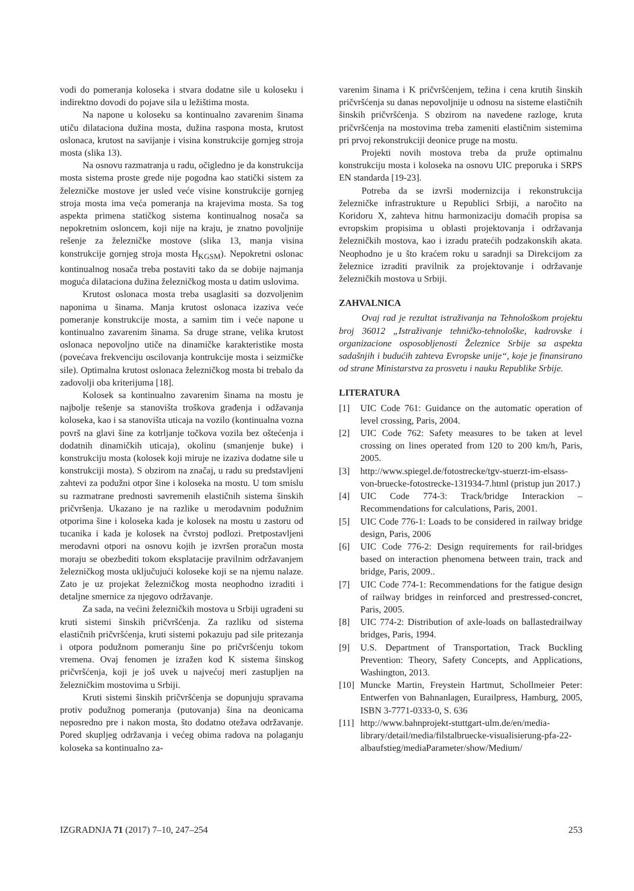vodi do pomeranja koloseka i stvara dodatne sile u koloseku i indirektno dovodi do pojave sila u ležištima mosta.
Na napone u koloseku sa kontinualno zavarenim šinama utiču dilataciona dužina mosta, dužina raspona mosta, krutost oslonaca, krutost na savijanje i visina konstrukcije gornjeg stroja mosta (slika 13).
Na osnovu razmatranja u radu, očigledno je da konstrukcija mosta sistema proste grede nije pogodna kao statički sistem za železničke mostove jer usled veće visine konstrukcije gornjeg stroja mosta ima veća pomeranja na krajevima mosta. Sa tog aspekta primena statičkog sistema kontinualnog nosača sa nepokretnim osloncem, koji nije na kraju, je znatno povoljnije rešenje za železničke mostove (slika 13, manja visina konstrukcije gornjeg stroja mosta H<sub>KGSM</sub>). Nepokretni oslonac kontinualnog nosača treba postaviti tako da se dobije najmanja moguća dilataciona dužina železničkog mosta u datim uslovima.
Krutost oslonaca mosta treba usaglasiti sa dozvoljenim naponima u šinama. Manja krutost oslonaca izaziva veće pomeranje konstrukcije mosta, a samim tim i veće napone u kontinualno zavarenim šinama. Sa druge strane, velika krutost oslonaca nepovoljno utiče na dinamičke karakteristike mosta (povećava frekvenciju oscilovanja kontrukcije mosta i seizmičke sile). Optimalna krutost oslonaca železničkog mosta bi trebalo da zadovolji oba kriterijuma [18].
Kolosek sa kontinualno zavarenim šinama na mostu je najbolje rešenje sa stanovišta troškova građenja i odžavanja koloseka, kao i sa stanovišta uticaja na vozilo (kontinualna vozna površ na glavi šine za kotrljanje točkova vozila bez oštećenja i dodatnih dinamičkih uticaja), okolinu (smanjenje buke) i konstrukciju mosta (kolosek koji miruje ne izaziva dodatne sile u konstrukciji mosta). S obzirom na značaj, u radu su predstavljeni zahtevi za podužni otpor šine i koloseka na mostu. U tom smislu su razmatrane prednosti savremenih elastičnih sistema šinskih pričvršenja. Ukazano je na razlike u merodavnim podužnim otporima šine i koloseka kada je kolosek na mostu u zastoru od tucanika i kada je kolosek na čvrstoj podlozi. Pretpostavljeni merodavni otpori na osnovu kojih je izvršen proračun mosta moraju se obezbediti tokom eksplatacije pravilnim održavanjem železničkog mosta uključujući koloseke koji se na njemu nalaze. Zato je uz projekat železničkog mosta neophodno izraditi i detaljne smernice za njegovo održavanje.
Za sada, na većini železničkih mostova u Srbiji ugrađeni su kruti sistemi šinskih pričvršćenja. Za razliku od sistema elastičnih pričvršćenja, kruti sistemi pokazuju pad sile pritezanja i otpora podužnom pomeranju šine po pričvršćenju tokom vremena. Ovaj fenomen je izražen kod K sistema šinskog pričvršćenja, koji je još uvek u najvećoj meri zastupljen na železničkim mostovima u Srbiji.
Kruti sistemi šinskih pričvršćenja se dopunjuju spravama protiv podužnog pomeranja (putovanja) šina na deonicama neposredno pre i nakon mosta, što dodatno otežava održavanje. Pored skupljeg održavanja i većeg obima radova na polaganju koloseka sa kontinualno za-
varenim šinama i K pričvršćenjem, težina i cena krutih šinskih pričvršćenja su danas nepovoljnije u odnosu na sisteme elastičnih šinskih pričvršćenja. S obzirom na navedene razloge, kruta pričvršćenja na mostovima treba zameniti elastičnim sistemima pri prvoj rekonstrukciji deonice pruge na mostu.
Projekti novih mostova treba da pruže optimalnu konstrukciju mosta i koloseka na osnovu UIC preporuka i SRPS EN standarda [19-23].
Potreba da se izvrši modernizcija i rekonstrukcija železničke infrastrukture u Republici Srbiji, a naročito na Koridoru X, zahteva hitnu harmonizaciju domaćih propisa sa evropskim propisima u oblasti projektovanja i održavanja železničkih mostova, kao i izradu pratećih podzakonskih akata. Neophodno je u što kraćem roku u saradnji sa Direkcijom za železnice izraditi pravilnik za projektovanje i održavanje železničkih mostova u Srbiji.
ZAHVALNICA
Ovaj rad je rezultat istraživanja na Tehnološkom projektu broj 36012 „Istraživanje tehničko-tehnološke, kadrovske i organizacione osposobljenosti Železnice Srbije sa aspekta sadašnjih i budućih zahteva Evropske unije“, koje je finansirano od strane Ministarstva za prosvetu i nauku Republike Srbije.
LITERATURA
[1] UIC Code 761: Guidance on the automatic operation of level crossing, Paris, 2004.
[2] UIC Code 762: Safety measures to be taken at level crossing on lines operated from 120 to 200 km/h, Paris, 2005.
[3] http://www.spiegel.de/fotostrecke/tgv-stuerzt-im-elsass-von-bruecke-fotostrecke-131934-7.html (pristup jun 2017.)
[4] UIC Code 774-3: Track/bridge Interackion – Recommendations for calculations, Paris, 2001.
[5] UIC Code 776-1: Loads to be considered in railway bridge design, Paris, 2006
[6] UIC Code 776-2: Design requirements for rail-bridges based on interaction phenomena between train, track and bridge, Paris, 2009..
[7] UIC Code 774-1: Recommendations for the fatigue design of railway bridges in reinforced and prestressed-concret, Paris, 2005.
[8] UIC 774-2: Distribution of axle-loads on ballastedrailway bridges, Paris, 1994.
[9] U.S. Department of Transportation, Track Buckling Prevention: Theory, Safety Concepts, and Applications, Washington, 2013.
[10] Muncke Martin, Freystein Hartmut, Schollmeier Peter: Entwerfen von Bahnanlagen, Eurailpress, Hamburg, 2005, ISBN 3-7771-0333-0, S. 636
[11] http://www.bahnprojekt-stuttgart-ulm.de/en/media-library/detail/media/filstalbruecke-visualisierung-pfa-22-albaufstieg/mediaParameter/show/Medium/
IZGRADNJA 71 (2017) 7–10, 247–254 253